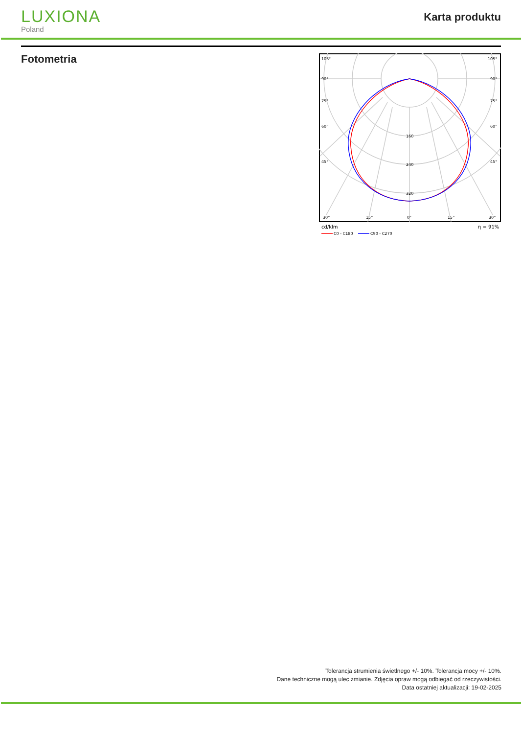LUXIONA
Poland
Karta produktu
Fotometria
105°
105°
90°
90°
75°
75°
60°
60°
45°
45°
160
240
320
30°
15°
0°
15°
30°
cd/klm
η = 91%
C0 - C180
C90 - C270
Tolerancja strumienia świetlnego +/- 10%. Tolerancja mocy +/- 10%.
Dane techniczne mogą ulec zmianie. Zdjęcia opraw mogą odbiegać od rzeczywistości.
Data ostatniej aktualizacji: 19-02-2025